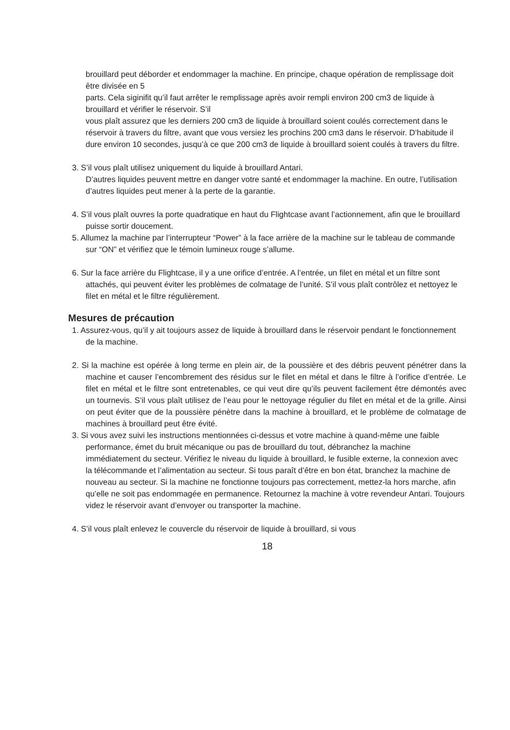brouillard peut déborder et endommager la machine. En principe, chaque opération de remplissage doit être divisée en 5
parts. Cela siginifit qu’il faut arrêter le remplissage après avoir rempli environ 200 cm3 de liquide à brouillard et vérifier le réservoir. S’il
vous plaît assurez que les derniers 200 cm3 de liquide à brouillard soient coulés correctement dans le réservoir à travers du filtre, avant que vous versiez les prochins 200 cm3 dans le réservoir. D’habitude il dure environ 10 secondes, jusqu’à ce que 200 cm3 de liquide à brouillard soient coulés à travers du filtre.
3. S’il vous plaît utilisez uniquement du liquide à brouillard Antari.
D’autres liquides peuvent mettre en danger votre santé et endommager la machine. En outre, l’utilisation d’autres liquides peut mener à la perte de la garantie.
4. S’il vous plaît ouvres la porte quadratique en haut du Flightcase avant l’actionnement, afin que le brouillard puisse sortir doucement.
5. Allumez la machine par l’interrupteur “Power” à la face arrière de la machine sur le tableau de commande sur “ON” et vérifiez que le témoin lumineux rouge s’allume.
6. Sur la face arrière du Flightcase, il y a une orifice d’entrée. A l’entrée, un filet en métal et un filtre sont attachés, qui peuvent éviter les problèmes de colmatage de l’unité. S’il vous plaît contrôlez et nettoyez le filet en métal et le filtre régulièrement.
Mesures de précaution
1. Assurez-vous, qu’il y ait toujours assez de liquide à brouillard dans le réservoir pendant le fonctionnement de la machine.
2. Si la machine est opérée à long terme en plein air, de la poussière et des débris peuvent pénétrer dans la machine et causer l’encombrement des résidus sur le filet en métal et dans le filtre à l’orifice d’entrée. Le filet en métal et le filtre sont entretenables, ce qui veut dire qu’ils peuvent facilement être démontés avec un tournevis. S’il vous plaît utilisez de l’eau pour le nettoyage régulier du filet en métal et de la grille. Ainsi on peut éviter que de la poussière pénètre dans la machine à brouillard, et le problème de colmatage de machines à brouillard peut être évité.
3. Si vous avez suivi les instructions mentionnées ci-dessus et votre machine à quand-même une faible performance, émet du bruit mécanique ou pas de brouillard du tout, débranchez la machine immédiatement du secteur. Vérifiez le niveau du liquide à brouillard, le fusible externe, la connexion avec la télécommande et l’alimentation au secteur. Si tous paraît d’être en bon état, branchez la machine de nouveau au secteur. Si la machine ne fonctionne toujours pas correctement, mettez-la hors marche, afin qu’elle ne soit pas endommagée en permanence. Retournez la machine à votre revendeur Antari. Toujours videz le réservoir avant d’envoyer ou transporter la machine.
4. S’il vous plaît enlevez le couvercle du réservoir de liquide à brouillard, si vous
18